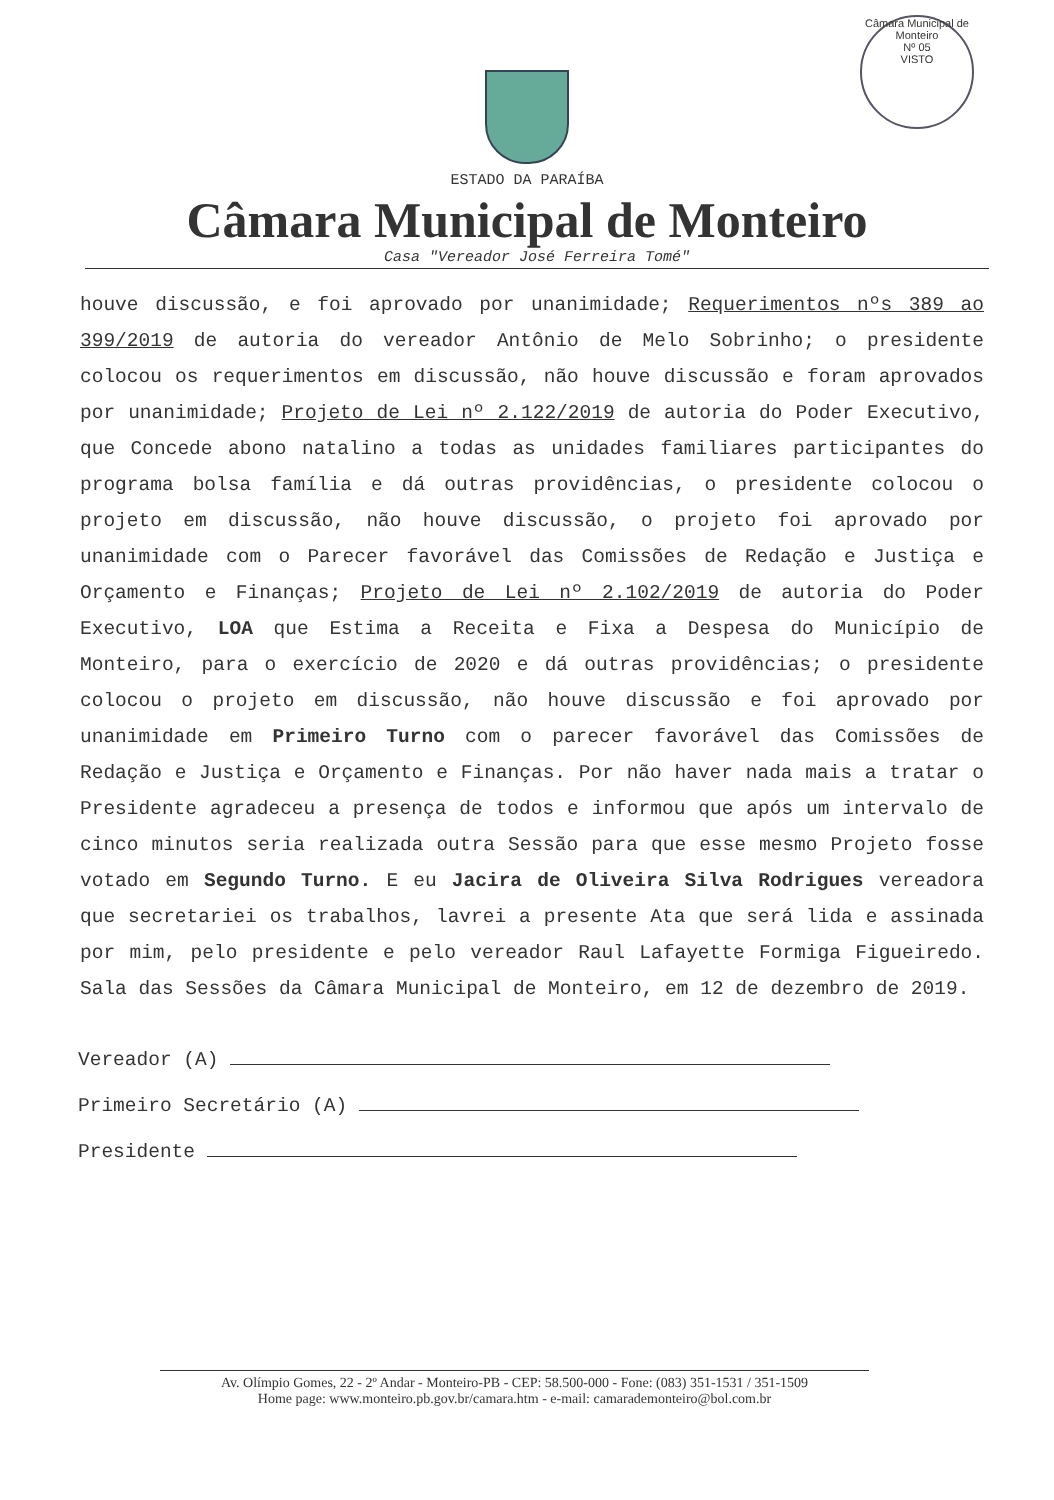Câmara Municipal de Monteiro
Nº 05
VISTO
ESTADO DA PARAÍBA
Câmara Municipal de Monteiro
Casa "Vereador José Ferreira Tomé"
houve discussão, e foi aprovado por unanimidade; Requerimentos nºs 389 ao 399/2019 de autoria do vereador Antônio de Melo Sobrinho; o presidente colocou os requerimentos em discussão, não houve discussão e foram aprovados por unanimidade; Projeto de Lei nº 2.122/2019 de autoria do Poder Executivo, que Concede abono natalino a todas as unidades familiares participantes do programa bolsa família e dá outras providências, o presidente colocou o projeto em discussão, não houve discussão, o projeto foi aprovado por unanimidade com o Parecer favorável das Comissões de Redação e Justiça e Orçamento e Finanças; Projeto de Lei nº 2.102/2019 de autoria do Poder Executivo, LOA que Estima a Receita e Fixa a Despesa do Município de Monteiro, para o exercício de 2020 e dá outras providências; o presidente colocou o projeto em discussão, não houve discussão e foi aprovado por unanimidade em Primeiro Turno com o parecer favorável das Comissões de Redação e Justiça e Orçamento e Finanças. Por não haver nada mais a tratar o Presidente agradeceu a presença de todos e informou que após um intervalo de cinco minutos seria realizada outra Sessão para que esse mesmo Projeto fosse votado em Segundo Turno. E eu Jacira de Oliveira Silva Rodrigues vereadora que secretariei os trabalhos, lavrei a presente Ata que será lida e assinada por mim, pelo presidente e pelo vereador Raul Lafayette Formiga Figueiredo. Sala das Sessões da Câmara Municipal de Monteiro, em 12 de dezembro de 2019.
Vereador (A)
Primeiro Secretário (A)
Presidente
Av. Olímpio Gomes, 22 - 2º Andar - Monteiro-PB - CEP: 58.500-000 - Fone: (083) 351-1531 / 351-1509
Home page: www.monteiro.pb.gov.br/camara.htm - e-mail: camarademonteiro@bol.com.br